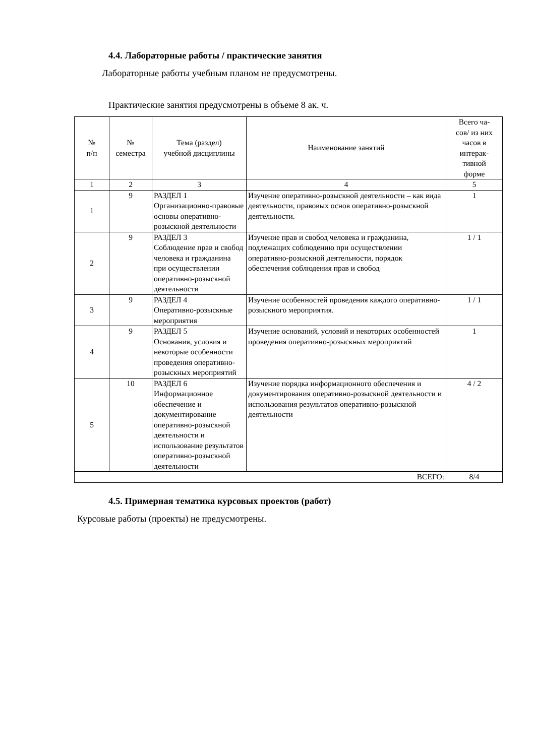4.4. Лабораторные работы / практические занятия
Лабораторные работы учебным планом не предусмотрены.
Практические занятия предусмотрены в объеме 8 ак. ч.
| № п/п | № семестра | Тема (раздел) учебной дисциплины | Наименование занятий | Всего ча- сов/ из них часов в интерак- тивной форме |
| --- | --- | --- | --- | --- |
| 1 | 2 | 3 | 4 | 5 |
| 1 | 9 | РАЗДЕЛ 1 Организационно-правовые основы оперативно-розыскной деятельности | Изучение оперативно-розыскной деятельности – как вида деятельности, правовых основ оперативно-розыскной деятельности. | 1 |
| 2 | 9 | РАЗДЕЛ 3 Соблюдение прав и свобод человека и гражданина при осуществлении оперативно-розыскной деятельности | Изучение прав и свобод человека и гражданина, подлежащих соблюдению при осуществлении оперативно-розыскной деятельности, порядок обеспечения соблюдения прав и свобод | 1 / 1 |
| 3 | 9 | РАЗДЕЛ 4 Оперативно-розыскные мероприятия | Изучение особенностей проведения каждого оперативно-розыскного мероприятия. | 1 / 1 |
| 4 | 9 | РАЗДЕЛ 5 Основания, условия и некоторые особенности проведения оперативно-розыскных мероприятий | Изучение оснований, условий и некоторых особенностей проведения оперативно-розыскных мероприятий | 1 |
| 5 | 10 | РАЗДЕЛ 6 Информационное обеспечение и документирование оперативно-розыскной деятельности и использование результатов оперативно-розыскной деятельности | Изучение порядка информационного обеспечения и документирования оперативно-розыскной деятельности и использования результатов оперативно-розыскной деятельности | 4 / 2 |
| ВСЕГО: | | | | 8/4 |
4.5. Примерная тематика курсовых проектов (работ)
Курсовые работы (проекты) не предусмотрены.